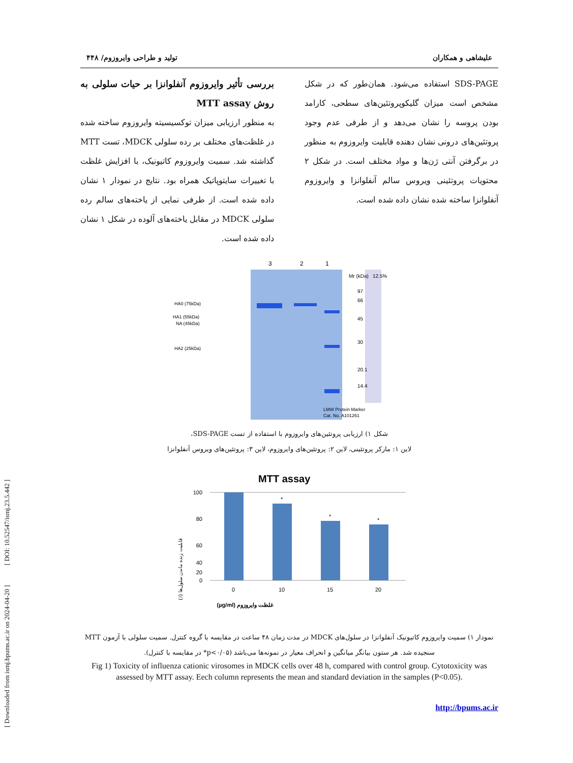[ Downloaded from ismj.bpums.ac.ir on 2024-04-20 ] [ DOI: 10.52547/ismj.23.5.442 ]
علیشاهی و همکاران تولید و طراحی وایروزوم/ ۴۴۸
SDS-PAGE استفاده می‌شود. همان‌طور که در شکل مشخص است میزان گلیکوپروتئین‌های سطحی، کارامد بودن پروسه را نشان می‌دهد و از طرفی عدم وجود پروتئین‌های درونی نشان دهنده قابلیت وایروزوم به منظور در برگرفتن آنتی ژن‌ها و مواد مختلف است. در شکل ۲ محتویات پروتئینی ویروس سالم آنفلوانزا و وایروزوم آنفلوانزا ساخته شده نشان داده شده است.
بررسی تأثیر وایروزوم آنفلوانزا بر حیات سلولی به روش MTT assay
به منظور ارزیابی میزان توکسیسیته وایروزوم ساخته شده در غلظت‌های مختلف بر رده سلولی MDCK، تست MTT گذاشته شد. سمیت وایروزوم کاتیونیک، با افزایش غلظت با تغییرات سایتوپاتیک همراه بود. نتایج در نمودار ۱ نشان داده شده است. از طرفی نمایی از یاخته‌های سالم رده سلولی MDCK در مقابل یاخته‌های آلوده در شکل ۱ نشان داده شده است.
3
2
1
Mr (kDa)
12.5%
97
66
45
30
20.1
14.4
HA0 (75kDa)
HA1 (55kDa)
NA (45kDa)
HA2 (25kDa)
LMW Protein Marker
Cat. No. A101261
شکل ۱) ارزیابی پروتئین‌های وایروزوم با استفاده از تست SDS-PAGE،
لاین ۱: مارکر پروتئینی، لاین ۲: پروتئین‌های وایروزوم، لاین ۳: پروتئین‌های ویروس آنفلوانزا
MTT assay
100
80
60
40
20
0
*
*
*
0
10
15
20
غلظت وایروزوم (µg/ml)
قابلیت زنده ماندن سلول‌ها (٪)
نمودار ۱) سمیت وایروزوم کاتیونیک آنفلوانزا در سلول‌های MDCK در مدت زمان ۴۸ ساعت در مقایسه با گروه کنترل. سمیت سلولی با آزمون MTT سنجیده شد. هر ستون بیانگر میانگین و انحراف معیار در نمونه‌ها می‌باشد (p<۰/۰۵* در مقایسه با کنترل).
Fig 1) Toxicity of influenza cationic virosomes in MDCK cells over 48 h, compared with control group. Cytotoxicity was assessed by MTT assay. Eech column represents the mean and standard deviation in the samples (P<0.05).
http://bpums.ac.ir